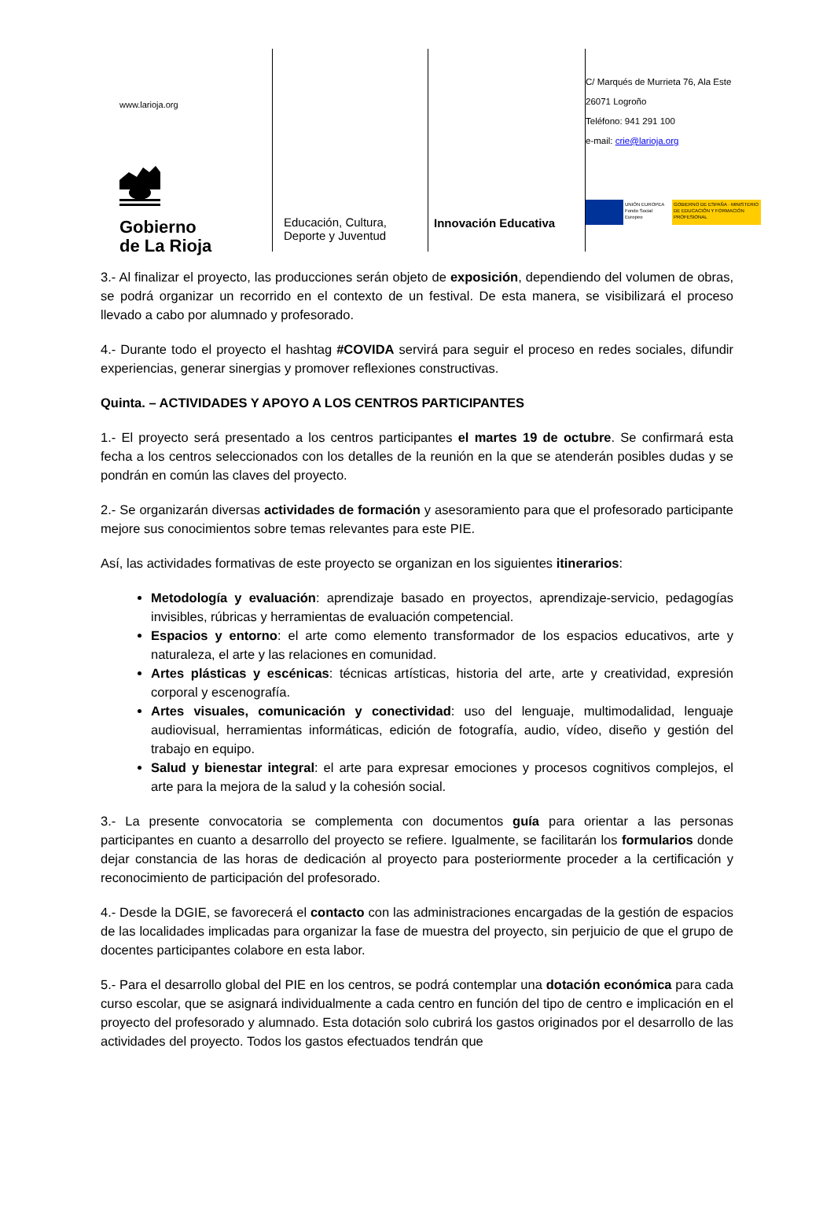www.larioja.org
Gobierno
de La Rioja
Educación, Cultura,
Deporte y Juventud
Innovación Educativa
C/ Marqués de Murrieta 76, Ala Este
26071 Logroño
Teléfono: 941 291 100
e-mail: crie@larioja.org
UNIÓN EUROPEA
Fondo Social Europeo
GOBIERNO DE ESPAÑA · MINISTERIO DE EDUCACIÓN Y FORMACIÓN PROFESIONAL
3.- Al finalizar el proyecto, las producciones serán objeto de exposición, dependiendo del volumen de obras, se podrá organizar un recorrido en el contexto de un festival. De esta manera, se visibilizará el proceso llevado a cabo por alumnado y profesorado.
4.- Durante todo el proyecto el hashtag #COVIDA servirá para seguir el proceso en redes sociales, difundir experiencias, generar sinergias y promover reflexiones constructivas.
Quinta. – ACTIVIDADES Y APOYO A LOS CENTROS PARTICIPANTES
1.- El proyecto será presentado a los centros participantes el martes 19 de octubre. Se confirmará esta fecha a los centros seleccionados con los detalles de la reunión en la que se atenderán posibles dudas y se pondrán en común las claves del proyecto.
2.- Se organizarán diversas actividades de formación y asesoramiento para que el profesorado participante mejore sus conocimientos sobre temas relevantes para este PIE.
Así, las actividades formativas de este proyecto se organizan en los siguientes itinerarios:
Metodología y evaluación: aprendizaje basado en proyectos, aprendizaje-servicio, pedagogías invisibles, rúbricas y herramientas de evaluación competencial.
Espacios y entorno: el arte como elemento transformador de los espacios educativos, arte y naturaleza, el arte y las relaciones en comunidad.
Artes plásticas y escénicas: técnicas artísticas, historia del arte, arte y creatividad, expresión corporal y escenografía.
Artes visuales, comunicación y conectividad: uso del lenguaje, multimodalidad, lenguaje audiovisual, herramientas informáticas, edición de fotografía, audio, vídeo, diseño y gestión del trabajo en equipo.
Salud y bienestar integral: el arte para expresar emociones y procesos cognitivos complejos, el arte para la mejora de la salud y la cohesión social.
3.- La presente convocatoria se complementa con documentos guía para orientar a las personas participantes en cuanto a desarrollo del proyecto se refiere. Igualmente, se facilitarán los formularios donde dejar constancia de las horas de dedicación al proyecto para posteriormente proceder a la certificación y reconocimiento de participación del profesorado.
4.- Desde la DGIE, se favorecerá el contacto con las administraciones encargadas de la gestión de espacios de las localidades implicadas para organizar la fase de muestra del proyecto, sin perjuicio de que el grupo de docentes participantes colabore en esta labor.
5.- Para el desarrollo global del PIE en los centros, se podrá contemplar una dotación económica para cada curso escolar, que se asignará individualmente a cada centro en función del tipo de centro e implicación en el proyecto del profesorado y alumnado. Esta dotación solo cubrirá los gastos originados por el desarrollo de las actividades del proyecto. Todos los gastos efectuados tendrán que